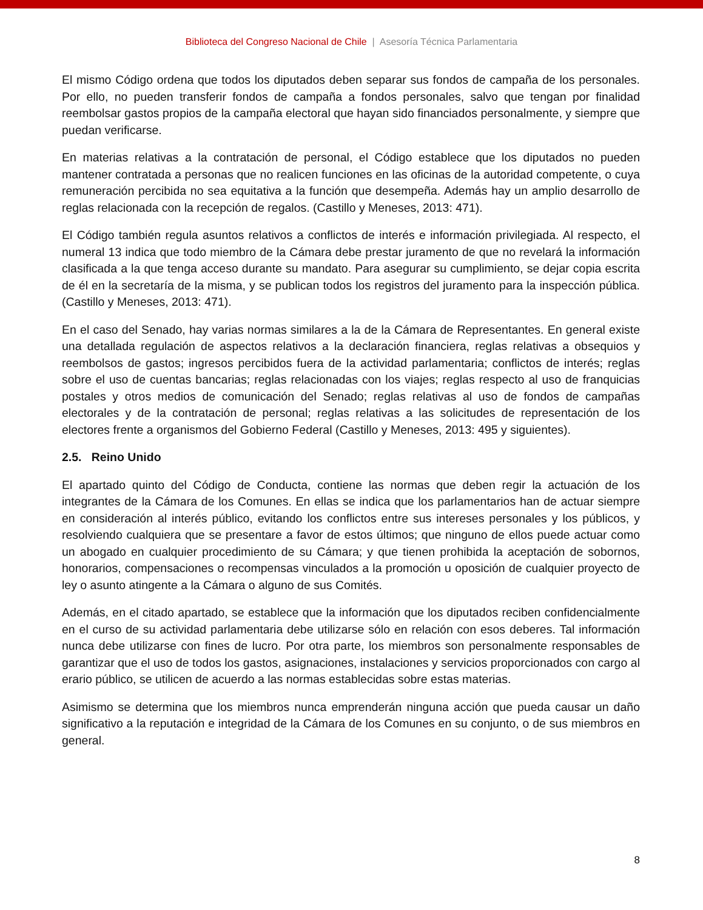Biblioteca del Congreso Nacional de Chile | Asesoría Técnica Parlamentaria
El mismo Código ordena que todos los diputados deben separar sus fondos de campaña de los personales. Por ello, no pueden transferir fondos de campaña a fondos personales, salvo que tengan por finalidad reembolsar gastos propios de la campaña electoral que hayan sido financiados personalmente, y siempre que puedan verificarse.
En materias relativas a la contratación de personal, el Código establece que los diputados no pueden mantener contratada a personas que no realicen funciones en las oficinas de la autoridad competente, o cuya remuneración percibida no sea equitativa a la función que desempeña. Además hay un amplio desarrollo de reglas relacionada con la recepción de regalos. (Castillo y Meneses, 2013: 471).
El Código también regula asuntos relativos a conflictos de interés e información privilegiada. Al respecto, el numeral 13 indica que todo miembro de la Cámara debe prestar juramento de que no revelará la información clasificada a la que tenga acceso durante su mandato. Para asegurar su cumplimiento, se dejar copia escrita de él en la secretaría de la misma, y se publican todos los registros del juramento para la inspección pública. (Castillo y Meneses, 2013: 471).
En el caso del Senado, hay varias normas similares a la de la Cámara de Representantes. En general existe una detallada regulación de aspectos relativos a la declaración financiera, reglas relativas a obsequios y reembolsos de gastos; ingresos percibidos fuera de la actividad parlamentaria; conflictos de interés; reglas sobre el uso de cuentas bancarias; reglas relacionadas con los viajes; reglas respecto al uso de franquicias postales y otros medios de comunicación del Senado; reglas relativas al uso de fondos de campañas electorales y de la contratación de personal; reglas relativas a las solicitudes de representación de los electores frente a organismos del Gobierno Federal (Castillo y Meneses, 2013: 495 y siguientes).
2.5. Reino Unido
El apartado quinto del Código de Conducta, contiene las normas que deben regir la actuación de los integrantes de la Cámara de los Comunes. En ellas se indica que los parlamentarios han de actuar siempre en consideración al interés público, evitando los conflictos entre sus intereses personales y los públicos, y resolviendo cualquiera que se presentare a favor de estos últimos; que ninguno de ellos puede actuar como un abogado en cualquier procedimiento de su Cámara; y que tienen prohibida la aceptación de sobornos, honorarios, compensaciones o recompensas vinculados a la promoción u oposición de cualquier proyecto de ley o asunto atingente a la Cámara o alguno de sus Comités.
Además, en el citado apartado, se establece que la información que los diputados reciben confidencialmente en el curso de su actividad parlamentaria debe utilizarse sólo en relación con esos deberes. Tal información nunca debe utilizarse con fines de lucro. Por otra parte, los miembros son personalmente responsables de garantizar que el uso de todos los gastos, asignaciones, instalaciones y servicios proporcionados con cargo al erario público, se utilicen de acuerdo a las normas establecidas sobre estas materias.
Asimismo se determina que los miembros nunca emprenderán ninguna acción que pueda causar un daño significativo a la reputación e integridad de la Cámara de los Comunes en su conjunto, o de sus miembros en general.
8